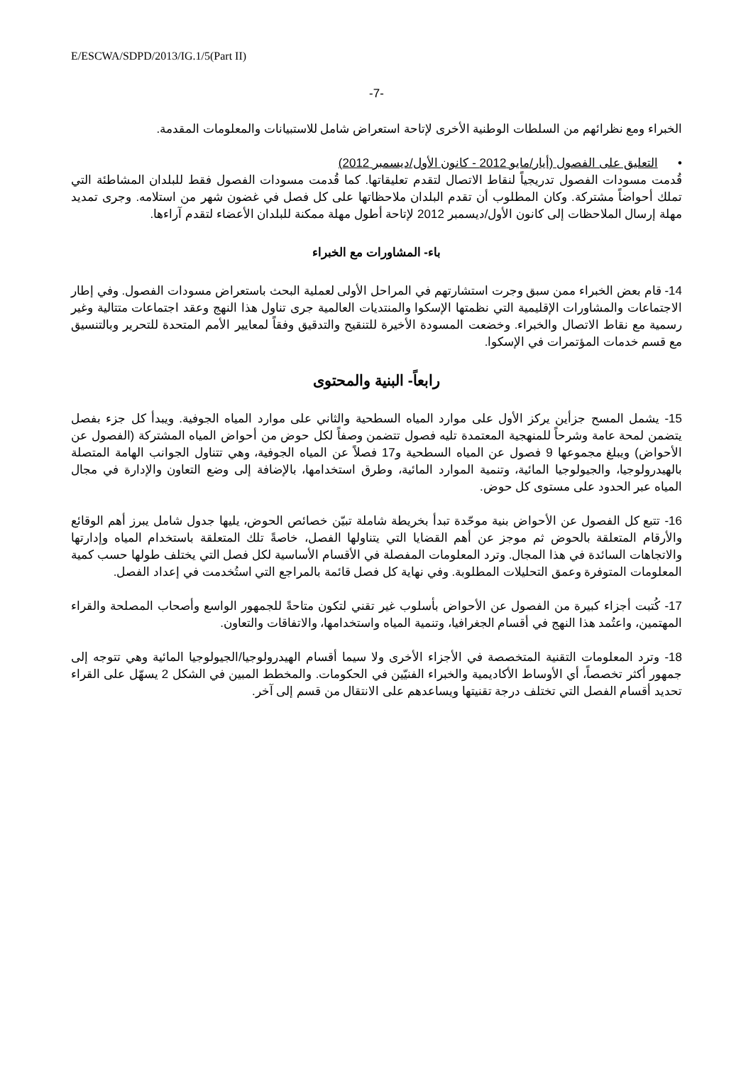E/ESCWA/SDPD/2013/IG.1/5(Part II)
-7-
الخبراء ومع نظرائهم من السلطات الوطنية الأخرى لإتاحة استعراض شامل للاستبيانات والمعلومات المقدمة.
• التعليق على الفصول (أيار/مايو 2012 - كانون الأول/ديسمبر 2012)
قُدمت مسودات الفصول تدريجياً لنقاط الاتصال لتقدم تعليقاتها. كما قُدمت مسودات الفصول فقط للبلدان المشاطئة التي تملك أحواضاً مشتركة. وكان المطلوب أن تقدم البلدان ملاحظاتها على كل فصل في غضون شهر من استلامه. وجرى تمديد مهلة إرسال الملاحظات إلى كانون الأول/ديسمبر 2012 لإتاحة أطول مهلة ممكنة للبلدان الأعضاء لتقدم آراءها.
باء- المشاورات مع الخبراء
14- قام بعض الخبراء ممن سبق وجرت استشارتهم في المراحل الأولى لعملية البحث باستعراض مسودات الفصول. وفي إطار الاجتماعات والمشاورات الإقليمية التي نظمتها الإسكوا والمنتديات العالمية جرى تناول هذا النهج وعقد اجتماعات متتالية وغير رسمية مع نقاط الاتصال والخبراء. وخضعت المسودة الأخيرة للتنقيح والتدقيق وفقاً لمعايير الأمم المتحدة للتحرير وبالتنسيق مع قسم خدمات المؤتمرات في الإسكوا.
رابعاً- البنية والمحتوى
15- يشمل المسح جزأين يركز الأول على موارد المياه السطحية والثاني على موارد المياه الجوفية. ويبدأ كل جزء بفصل يتضمن لمحة عامة وشرحاً للمنهجية المعتمدة تليه فصول تتضمن وصفاً لكل حوض من أحواض المياه المشتركة (الفصول عن الأحواض) ويبلغ مجموعها 9 فصول عن المياه السطحية و17 فصلاً عن المياه الجوفية، وهي تتناول الجوانب الهامة المتصلة بالهيدرولوجيا، والجيولوجيا المائية، وتنمية الموارد المائية، وطرق استخدامها، بالإضافة إلى وضع التعاون والإدارة في مجال المياه عبر الحدود على مستوى كل حوض.
16- تتبع كل الفصول عن الأحواض بنية موحّدة تبدأ بخريطة شاملة تبيّن خصائص الحوض، يليها جدول شامل يبرز أهم الوقائع والأرقام المتعلقة بالحوض ثم موجز عن أهم القضايا التي يتناولها الفصل، خاصةً تلك المتعلقة باستخدام المياه وإدارتها والاتجاهات السائدة في هذا المجال. وترد المعلومات المفصلة في الأقسام الأساسية لكل فصل التي يختلف طولها حسب كمية المعلومات المتوفرة وعمق التحليلات المطلوبة. وفي نهاية كل فصل قائمة بالمراجع التي استُخدمت في إعداد الفصل.
17- كُتبت أجزاء كبيرة من الفصول عن الأحواض بأسلوب غير تقني لتكون متاحةً للجمهور الواسع وأصحاب المصلحة والقراء المهتمين، واعتُمد هذا النهج في أقسام الجغرافيا، وتنمية المياه واستخدامها، والاتفاقات والتعاون.
18- وترد المعلومات التقنية المتخصصة في الأجزاء الأخرى ولا سيما أقسام الهيدرولوجيا/الجيولوجيا المائية وهي تتوجه إلى جمهور أكثر تخصصاً، أي الأوساط الأكاديمية والخبراء الفنيّين في الحكومات. والمخطط المبين في الشكل 2 يسهّل على القراء تحديد أقسام الفصل التي تختلف درجة تقنيتها ويساعدهم على الانتقال من قسم إلى آخر.